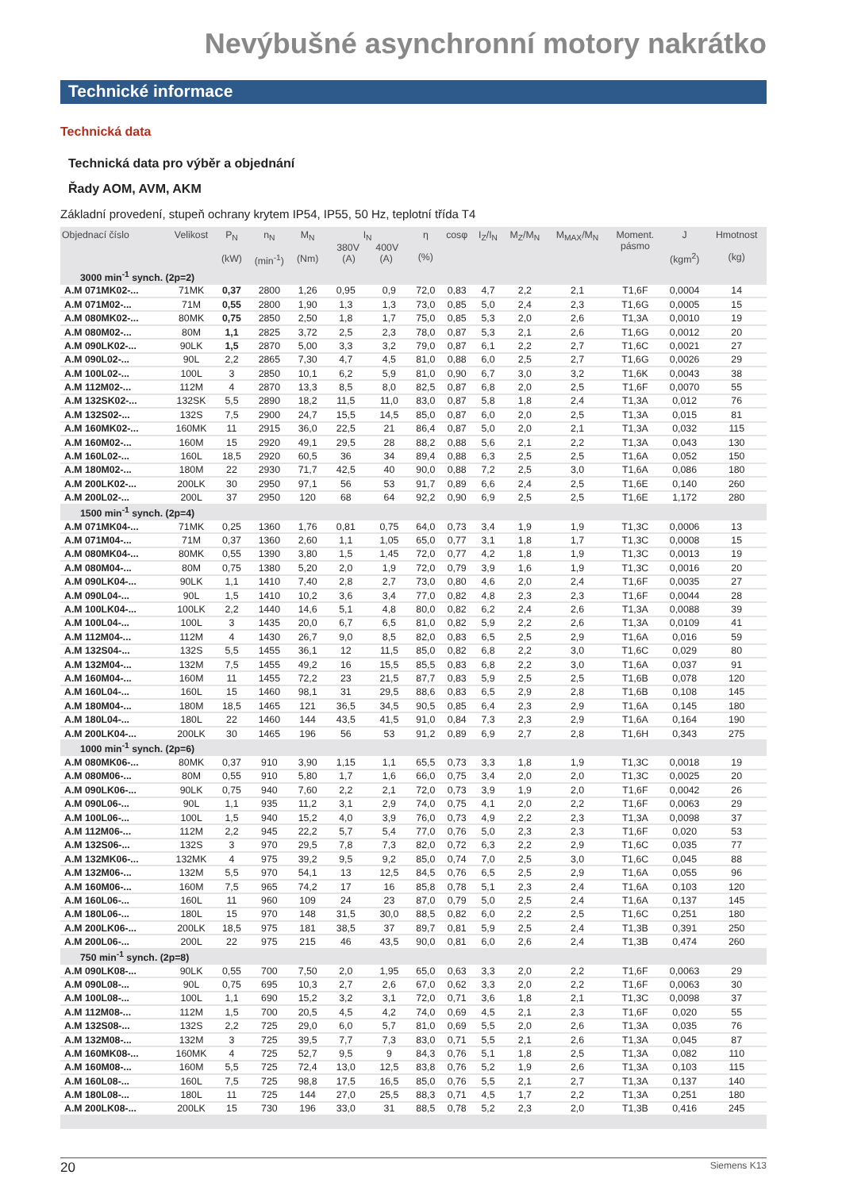Nevýbušné asynchronní motory nakrátko
Technické informace
Technická data
Technická data pro výběr a objednání
Řady AOM, AVM, AKM
Základní provedení, stupeň ochrany krytem IP54, IP55, 50 Hz, teplotní třída T4
| Objednací číslo | Velikost | P<sub>N</sub> (kW) | n<sub>N</sub> (min<sup>-1</sup>) | M<sub>N</sub> (Nm) | I<sub>N</sub> 380V 400V (A) (A) | | η (%) | cosφ | I<sub>Z</sub>/I<sub>N</sub> | M<sub>Z</sub>/M<sub>N</sub> | M<sub>MAX</sub>/M<sub>N</sub> | Moment. pásmo | J (kgm<sup>2</sup>) | Hmotnost (kg) |
| --- | --- | --- | --- | --- | --- | --- | --- | --- | --- | --- | --- | --- | --- | --- |
| 3000 min<sup>-1</sup> synch. (2p=2) | | | | | | | | | | | | | | |
| A.M 071MK02-... | 71MK | 0,37 | 2800 | 1,26 | 0,95 | 0,9 | 72,0 | 0,83 | 4,7 | 2,2 | 2,1 | T1,6F | 0,0004 | 14 |
| A.M 071M02-... | 71M | 0,55 | 2800 | 1,90 | 1,3 | 1,3 | 73,0 | 0,85 | 5,0 | 2,4 | 2,3 | T1,6G | 0,0005 | 15 |
| A.M 080MK02-... | 80MK | 0,75 | 2850 | 2,50 | 1,8 | 1,7 | 75,0 | 0,85 | 5,3 | 2,0 | 2,6 | T1,3A | 0,0010 | 19 |
| A.M 080M02-... | 80M | 1,1 | 2825 | 3,72 | 2,5 | 2,3 | 78,0 | 0,87 | 5,3 | 2,1 | 2,6 | T1,6G | 0,0012 | 20 |
| A.M 090LK02-... | 90LK | 1,5 | 2870 | 5,00 | 3,3 | 3,2 | 79,0 | 0,87 | 6,1 | 2,2 | 2,7 | T1,6C | 0,0021 | 27 |
| A.M 090L02-... | 90L | 2,2 | 2865 | 7,30 | 4,7 | 4,5 | 81,0 | 0,88 | 6,0 | 2,5 | 2,7 | T1,6G | 0,0026 | 29 |
| A.M 100L02-... | 100L | 3 | 2850 | 10,1 | 6,2 | 5,9 | 81,0 | 0,90 | 6,7 | 3,0 | 3,2 | T1,6K | 0,0043 | 38 |
| A.M 112M02-... | 112M | 4 | 2870 | 13,3 | 8,5 | 8,0 | 82,5 | 0,87 | 6,8 | 2,0 | 2,5 | T1,6F | 0,0070 | 55 |
| A.M 132SK02-... | 132SK | 5,5 | 2890 | 18,2 | 11,5 | 11,0 | 83,0 | 0,87 | 5,8 | 1,8 | 2,4 | T1,3A | 0,012 | 76 |
| A.M 132S02-... | 132S | 7,5 | 2900 | 24,7 | 15,5 | 14,5 | 85,0 | 0,87 | 6,0 | 2,0 | 2,5 | T1,3A | 0,015 | 81 |
| A.M 160MK02-... | 160MK | 11 | 2915 | 36,0 | 22,5 | 21 | 86,4 | 0,87 | 5,0 | 2,0 | 2,1 | T1,3A | 0,032 | 115 |
| A.M 160M02-... | 160M | 15 | 2920 | 49,1 | 29,5 | 28 | 88,2 | 0,88 | 5,6 | 2,1 | 2,2 | T1,3A | 0,043 | 130 |
| A.M 160L02-... | 160L | 18,5 | 2920 | 60,5 | 36 | 34 | 89,4 | 0,88 | 6,3 | 2,5 | 2,5 | T1,6A | 0,052 | 150 |
| A.M 180M02-... | 180M | 22 | 2930 | 71,7 | 42,5 | 40 | 90,0 | 0,88 | 7,2 | 2,5 | 3,0 | T1,6A | 0,086 | 180 |
| A.M 200LK02-... | 200LK | 30 | 2950 | 97,1 | 56 | 53 | 91,7 | 0,89 | 6,6 | 2,4 | 2,5 | T1,6E | 0,140 | 260 |
| A.M 200L02-... | 200L | 37 | 2950 | 120 | 68 | 64 | 92,2 | 0,90 | 6,9 | 2,5 | 2,5 | T1,6E | 1,172 | 280 |
| 1500 min<sup>-1</sup> synch. (2p=4) | | | | | | | | | | | | | | |
| A.M 071MK04-... | 71MK | 0,25 | 1360 | 1,76 | 0,81 | 0,75 | 64,0 | 0,73 | 3,4 | 1,9 | 1,9 | T1,3C | 0,0006 | 13 |
| A.M 071M04-... | 71M | 0,37 | 1360 | 2,60 | 1,1 | 1,05 | 65,0 | 0,77 | 3,1 | 1,8 | 1,7 | T1,3C | 0,0008 | 15 |
| A.M 080MK04-... | 80MK | 0,55 | 1390 | 3,80 | 1,5 | 1,45 | 72,0 | 0,77 | 4,2 | 1,8 | 1,9 | T1,3C | 0,0013 | 19 |
| A.M 080M04-... | 80M | 0,75 | 1380 | 5,20 | 2,0 | 1,9 | 72,0 | 0,79 | 3,9 | 1,6 | 1,9 | T1,3C | 0,0016 | 20 |
| A.M 090LK04-... | 90LK | 1,1 | 1410 | 7,40 | 2,8 | 2,7 | 73,0 | 0,80 | 4,6 | 2,0 | 2,4 | T1,6F | 0,0035 | 27 |
| A.M 090L04-... | 90L | 1,5 | 1410 | 10,2 | 3,6 | 3,4 | 77,0 | 0,82 | 4,8 | 2,3 | 2,3 | T1,6F | 0,0044 | 28 |
| A.M 100LK04-... | 100LK | 2,2 | 1440 | 14,6 | 5,1 | 4,8 | 80,0 | 0,82 | 6,2 | 2,4 | 2,6 | T1,3A | 0,0088 | 39 |
| A.M 100L04-... | 100L | 3 | 1435 | 20,0 | 6,7 | 6,5 | 81,0 | 0,82 | 5,9 | 2,2 | 2,6 | T1,3A | 0,0109 | 41 |
| A.M 112M04-... | 112M | 4 | 1430 | 26,7 | 9,0 | 8,5 | 82,0 | 0,83 | 6,5 | 2,5 | 2,9 | T1,6A | 0,016 | 59 |
| A.M 132S04-... | 132S | 5,5 | 1455 | 36,1 | 12 | 11,5 | 85,0 | 0,82 | 6,8 | 2,2 | 3,0 | T1,6C | 0,029 | 80 |
| A.M 132M04-... | 132M | 7,5 | 1455 | 49,2 | 16 | 15,5 | 85,5 | 0,83 | 6,8 | 2,2 | 3,0 | T1,6A | 0,037 | 91 |
| A.M 160M04-... | 160M | 11 | 1455 | 72,2 | 23 | 21,5 | 87,7 | 0,83 | 5,9 | 2,5 | 2,5 | T1,6B | 0,078 | 120 |
| A.M 160L04-... | 160L | 15 | 1460 | 98,1 | 31 | 29,5 | 88,6 | 0,83 | 6,5 | 2,9 | 2,8 | T1,6B | 0,108 | 145 |
| A.M 180M04-... | 180M | 18,5 | 1465 | 121 | 36,5 | 34,5 | 90,5 | 0,85 | 6,4 | 2,3 | 2,9 | T1,6A | 0,145 | 180 |
| A.M 180L04-... | 180L | 22 | 1460 | 144 | 43,5 | 41,5 | 91,0 | 0,84 | 7,3 | 2,3 | 2,9 | T1,6A | 0,164 | 190 |
| A.M 200LK04-... | 200LK | 30 | 1465 | 196 | 56 | 53 | 91,2 | 0,89 | 6,9 | 2,7 | 2,8 | T1,6H | 0,343 | 275 |
| 1000 min<sup>-1</sup> synch. (2p=6) | | | | | | | | | | | | | | |
| A.M 080MK06-... | 80MK | 0,37 | 910 | 3,90 | 1,15 | 1,1 | 65,5 | 0,73 | 3,3 | 1,8 | 1,9 | T1,3C | 0,0018 | 19 |
| A.M 080M06-... | 80M | 0,55 | 910 | 5,80 | 1,7 | 1,6 | 66,0 | 0,75 | 3,4 | 2,0 | 2,0 | T1,3C | 0,0025 | 20 |
| A.M 090LK06-... | 90LK | 0,75 | 940 | 7,60 | 2,2 | 2,1 | 72,0 | 0,73 | 3,9 | 1,9 | 2,0 | T1,6F | 0,0042 | 26 |
| A.M 090L06-... | 90L | 1,1 | 935 | 11,2 | 3,1 | 2,9 | 74,0 | 0,75 | 4,1 | 2,0 | 2,2 | T1,6F | 0,0063 | 29 |
| A.M 100L06-... | 100L | 1,5 | 940 | 15,2 | 4,0 | 3,9 | 76,0 | 0,73 | 4,9 | 2,2 | 2,3 | T1,3A | 0,0098 | 37 |
| A.M 112M06-... | 112M | 2,2 | 945 | 22,2 | 5,7 | 5,4 | 77,0 | 0,76 | 5,0 | 2,3 | 2,3 | T1,6F | 0,020 | 53 |
| A.M 132S06-... | 132S | 3 | 970 | 29,5 | 7,8 | 7,3 | 82,0 | 0,72 | 6,3 | 2,2 | 2,9 | T1,6C | 0,035 | 77 |
| A.M 132MK06-... | 132MK | 4 | 975 | 39,2 | 9,5 | 9,2 | 85,0 | 0,74 | 7,0 | 2,5 | 3,0 | T1,6C | 0,045 | 88 |
| A.M 132M06-... | 132M | 5,5 | 970 | 54,1 | 13 | 12,5 | 84,5 | 0,76 | 6,5 | 2,5 | 2,9 | T1,6A | 0,055 | 96 |
| A.M 160M06-... | 160M | 7,5 | 965 | 74,2 | 17 | 16 | 85,8 | 0,78 | 5,1 | 2,3 | 2,4 | T1,6A | 0,103 | 120 |
| A.M 160L06-... | 160L | 11 | 960 | 109 | 24 | 23 | 87,0 | 0,79 | 5,0 | 2,5 | 2,4 | T1,6A | 0,137 | 145 |
| A.M 180L06-... | 180L | 15 | 970 | 148 | 31,5 | 30,0 | 88,5 | 0,82 | 6,0 | 2,2 | 2,5 | T1,6C | 0,251 | 180 |
| A.M 200LK06-... | 200LK | 18,5 | 975 | 181 | 38,5 | 37 | 89,7 | 0,81 | 5,9 | 2,5 | 2,4 | T1,3B | 0,391 | 250 |
| A.M 200L06-... | 200L | 22 | 975 | 215 | 46 | 43,5 | 90,0 | 0,81 | 6,0 | 2,6 | 2,4 | T1,3B | 0,474 | 260 |
| 750 min<sup>-1</sup> synch. (2p=8) | | | | | | | | | | | | | | |
| A.M 090LK08-... | 90LK | 0,55 | 700 | 7,50 | 2,0 | 1,95 | 65,0 | 0,63 | 3,3 | 2,0 | 2,2 | T1,6F | 0,0063 | 29 |
| A.M 090L08-... | 90L | 0,75 | 695 | 10,3 | 2,7 | 2,6 | 67,0 | 0,62 | 3,3 | 2,0 | 2,2 | T1,6F | 0,0063 | 30 |
| A.M 100L08-... | 100L | 1,1 | 690 | 15,2 | 3,2 | 3,1 | 72,0 | 0,71 | 3,6 | 1,8 | 2,1 | T1,3C | 0,0098 | 37 |
| A.M 112M08-... | 112M | 1,5 | 700 | 20,5 | 4,5 | 4,2 | 74,0 | 0,69 | 4,5 | 2,1 | 2,3 | T1,6F | 0,020 | 55 |
| A.M 132S08-... | 132S | 2,2 | 725 | 29,0 | 6,0 | 5,7 | 81,0 | 0,69 | 5,5 | 2,0 | 2,6 | T1,3A | 0,035 | 76 |
| A.M 132M08-... | 132M | 3 | 725 | 39,5 | 7,7 | 7,3 | 83,0 | 0,71 | 5,5 | 2,1 | 2,6 | T1,3A | 0,045 | 87 |
| A.M 160MK08-... | 160MK | 4 | 725 | 52,7 | 9,5 | 9 | 84,3 | 0,76 | 5,1 | 1,8 | 2,5 | T1,3A | 0,082 | 110 |
| A.M 160M08-... | 160M | 5,5 | 725 | 72,4 | 13,0 | 12,5 | 83,8 | 0,76 | 5,2 | 1,9 | 2,6 | T1,3A | 0,103 | 115 |
| A.M 160L08-... | 160L | 7,5 | 725 | 98,8 | 17,5 | 16,5 | 85,0 | 0,76 | 5,5 | 2,1 | 2,7 | T1,3A | 0,137 | 140 |
| A.M 180L08-... | 180L | 11 | 725 | 144 | 27,0 | 25,5 | 88,3 | 0,71 | 4,5 | 1,7 | 2,2 | T1,3A | 0,251 | 180 |
| A.M 200LK08-... | 200LK | 15 | 730 | 196 | 33,0 | 31 | 88,5 | 0,78 | 5,2 | 2,3 | 2,0 | T1,3B | 0,416 | 245 |
20 Siemens K13